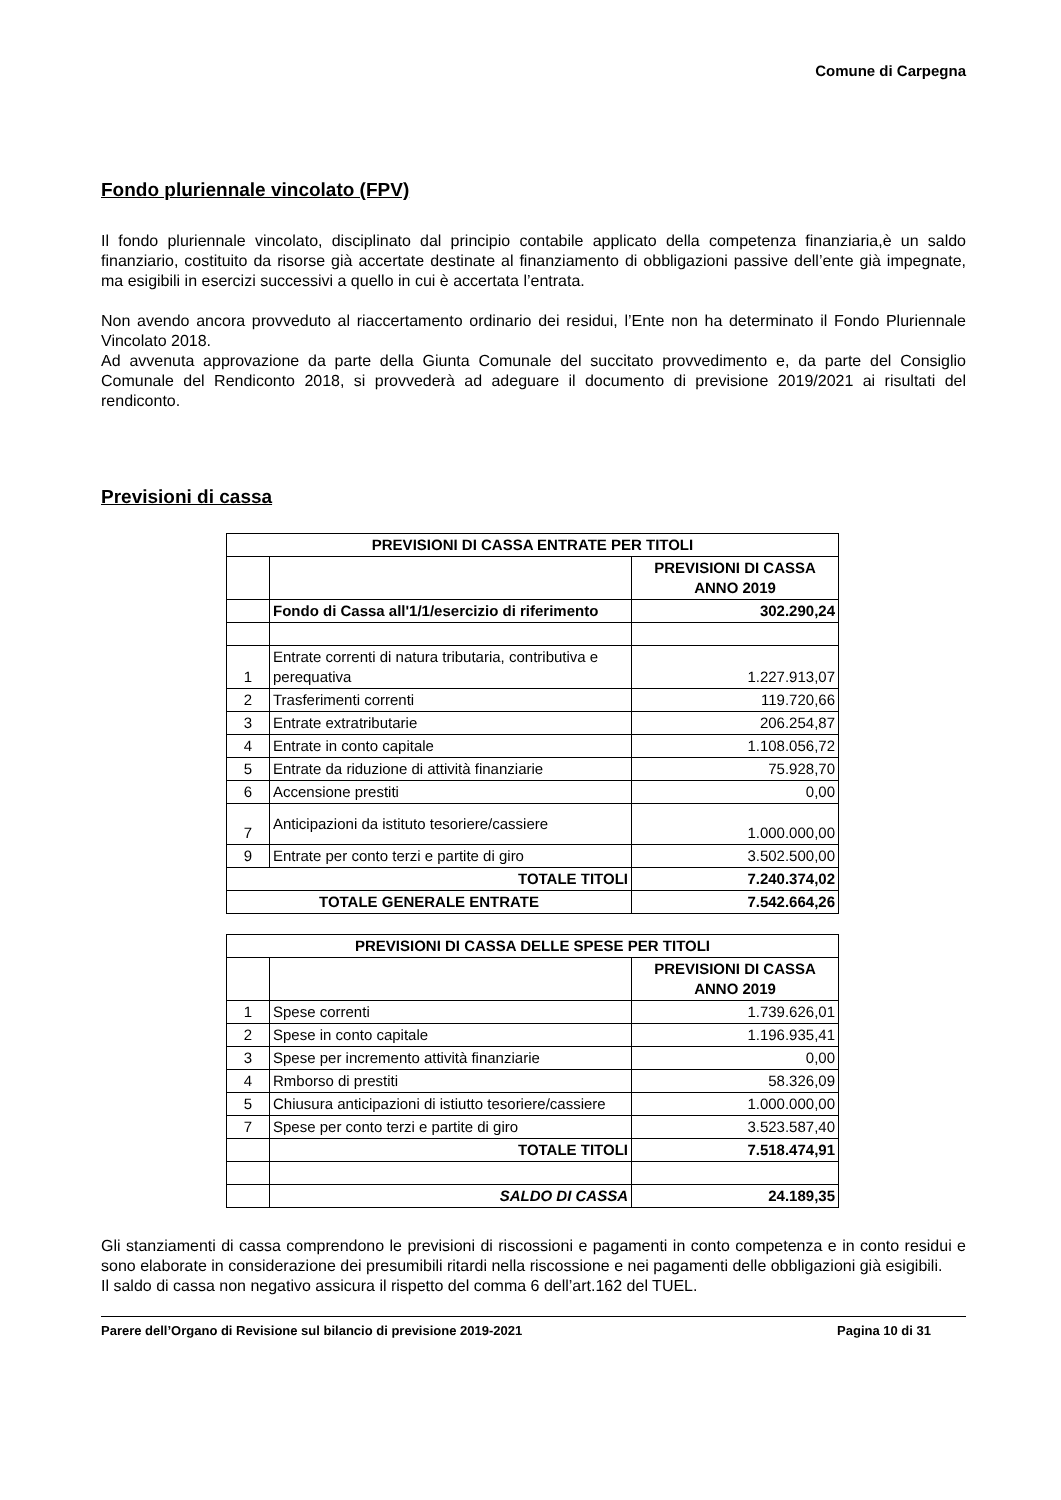Comune di Carpegna
Fondo pluriennale vincolato (FPV)
Il fondo pluriennale vincolato, disciplinato dal principio contabile applicato della competenza finanziaria,è un saldo finanziario, costituito da risorse già accertate destinate al finanziamento di obbligazioni passive dell’ente già impegnate, ma esigibili in esercizi successivi a quello in cui è accertata l’entrata.
Non avendo ancora provveduto al riaccertamento ordinario dei residui, l’Ente non ha determinato il Fondo Pluriennale Vincolato 2018.
Ad avvenuta approvazione da parte della Giunta Comunale del succitato provvedimento e, da parte del Consiglio Comunale del Rendiconto 2018, si provvederà ad adeguare il documento di previsione 2019/2021 ai risultati del rendiconto.
Previsioni di cassa
| PREVISIONI DI CASSA ENTRATE PER TITOLI | | |
| --- | --- | --- |
| | | PREVISIONI DI CASSA ANNO 2019 |
| | Fondo di Cassa all'1/1/esercizio di riferimento | 302.290,24 |
| 1 | Entrate correnti di natura tributaria, contributiva e perequativa | 1.227.913,07 |
| 2 | Trasferimenti correnti | 119.720,66 |
| 3 | Entrate extratributarie | 206.254,87 |
| 4 | Entrate in conto capitale | 1.108.056,72 |
| 5 | Entrate da riduzione di attività finanziarie | 75.928,70 |
| 6 | Accensione prestiti | 0,00 |
| 7 | Anticipazioni da istituto tesoriere/cassiere | 1.000.000,00 |
| 9 | Entrate per conto terzi e partite di giro | 3.502.500,00 |
| TOTALE TITOLI | | 7.240.374,02 |
| TOTALE GENERALE ENTRATE | | 7.542.664,26 |
| PREVISIONI DI CASSA DELLE SPESE PER TITOLI | | |
| --- | --- | --- |
| | | PREVISIONI DI CASSA ANNO 2019 |
| 1 | Spese correnti | 1.739.626,01 |
| 2 | Spese in conto capitale | 1.196.935,41 |
| 3 | Spese per incremento attività finanziarie | 0,00 |
| 4 | Rmborso di prestiti | 58.326,09 |
| 5 | Chiusura anticipazioni di istiutto tesoriere/cassiere | 1.000.000,00 |
| 7 | Spese per conto terzi e partite di giro | 3.523.587,40 |
| | TOTALE TITOLI | 7.518.474,91 |
| | SALDO DI CASSA | 24.189,35 |
Gli stanziamenti di cassa comprendono le previsioni di riscossioni e pagamenti in conto competenza e in conto residui e sono elaborate in considerazione dei presumibili ritardi nella riscossione e nei pagamenti delle obbligazioni già esigibili.
Il saldo di cassa non negativo assicura il rispetto del comma 6 dell’art.162 del TUEL.
Parere dell’Organo di Revisione sul bilancio di previsione 2019-2021 Pagina 10 di 31